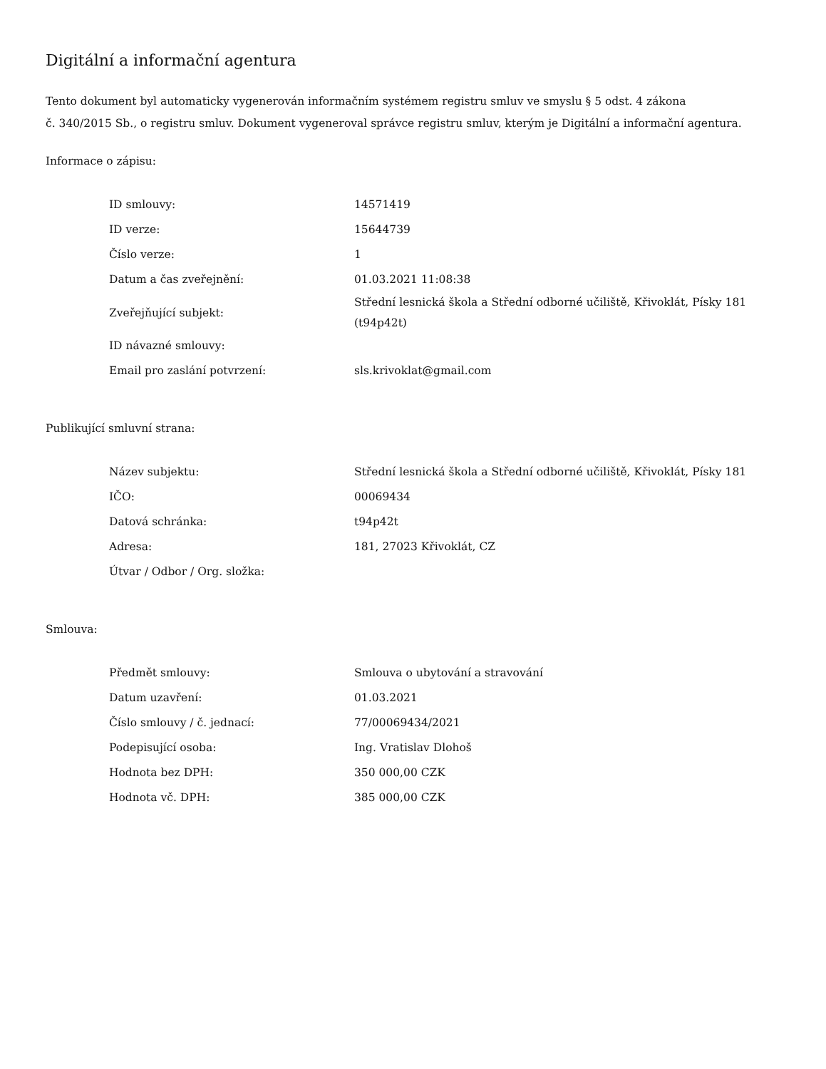Digitální a informační agentura
Tento dokument byl automaticky vygenerován informačním systémem registru smluv ve smyslu § 5 odst. 4 zákona
č. 340/2015 Sb., o registru smluv. Dokument vygeneroval správce registru smluv, kterým je Digitální a informační agentura.
Informace o zápisu:
| ID smlouvy: | 14571419 |
| ID verze: | 15644739 |
| Číslo verze: | 1 |
| Datum a čas zveřejnění: | 01.03.2021 11:08:38 |
| Zveřejňující subjekt: | Střední lesnická škola a Střední odborné učiliště, Křivoklát, Písky 181 (t94p42t) |
| ID návazné smlouvy: | |
| Email pro zaslání potvrzení: | sls.krivoklat@gmail.com |
Publikující smluvní strana:
| Název subjektu: | Střední lesnická škola a Střední odborné učiliště, Křivoklát, Písky 181 |
| IČO: | 00069434 |
| Datová schránka: | t94p42t |
| Adresa: | 181, 27023 Křivoklát, CZ |
| Útvar / Odbor / Org. složka: | |
Smlouva:
| Předmět smlouvy: | Smlouva o ubytování a stravování |
| Datum uzavření: | 01.03.2021 |
| Číslo smlouvy / č. jednací: | 77/00069434/2021 |
| Podepisující osoba: | Ing. Vratislav Dlohoš |
| Hodnota bez DPH: | 350 000,00 CZK |
| Hodnota vč. DPH: | 385 000,00 CZK |